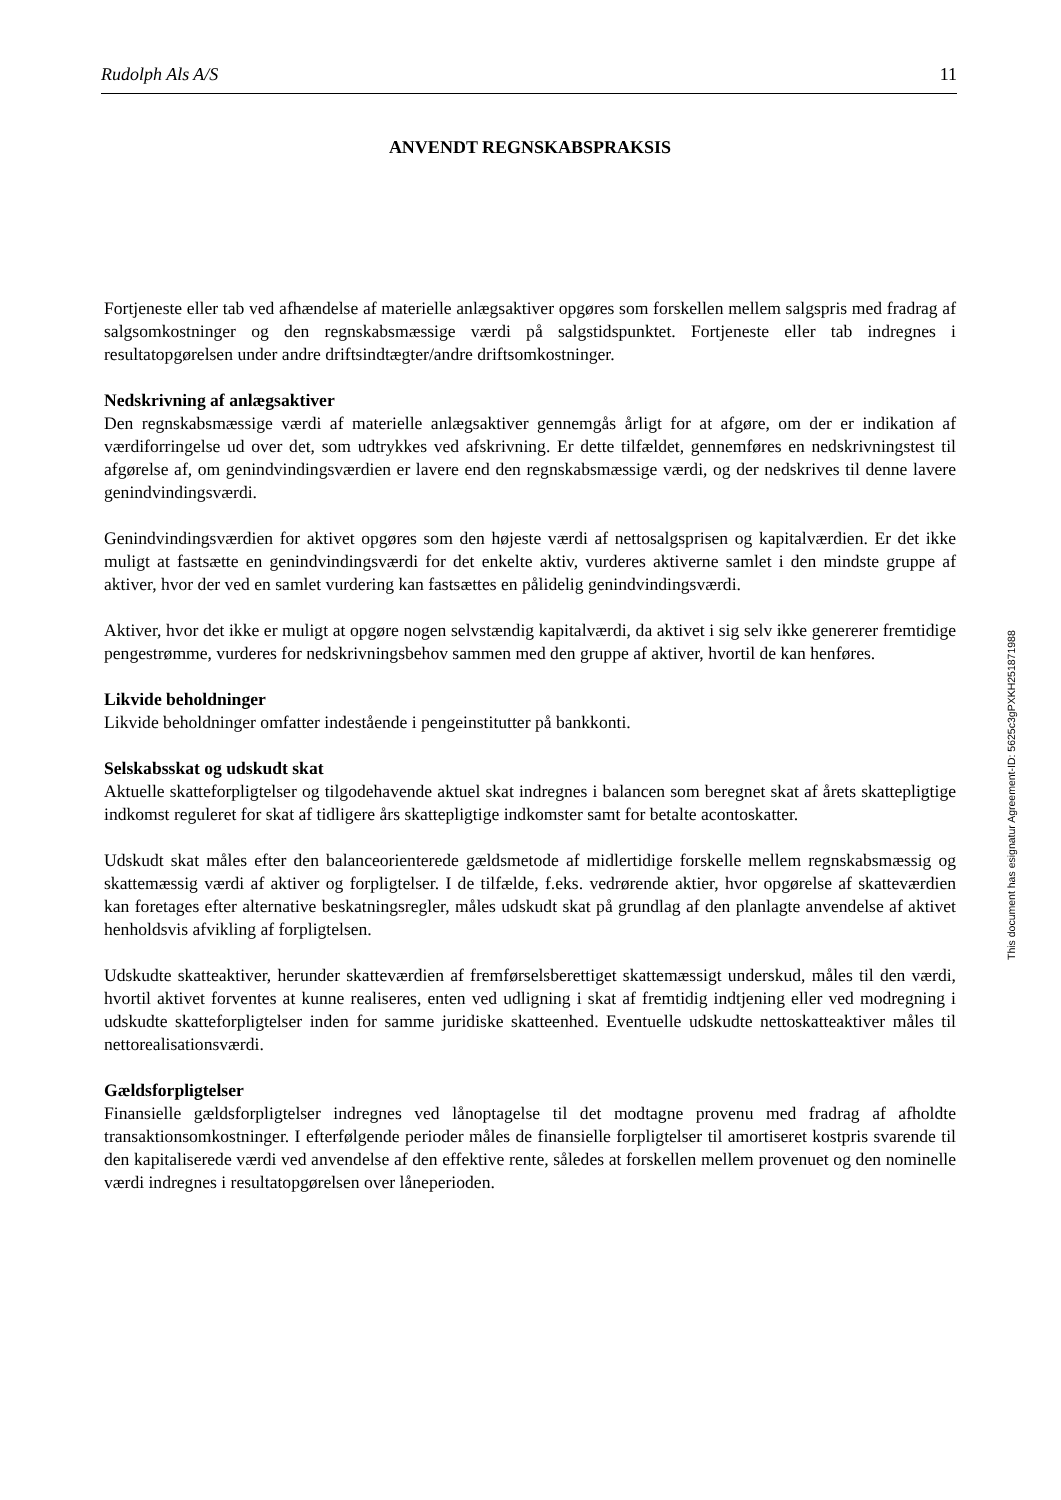Rudolph Als A/S 11
ANVENDT REGNSKABSPRAKSIS
Fortjeneste eller tab ved afhændelse af materielle anlægsaktiver opgøres som forskellen mellem salgspris med fradrag af salgsomkostninger og den regnskabsmæssige værdi på salgstidspunktet. Fortjeneste eller tab indregnes i resultatopgørelsen under andre driftsindtægter/andre driftsomkostninger.
Nedskrivning af anlægsaktiver
Den regnskabsmæssige værdi af materielle anlægsaktiver gennemgås årligt for at afgøre, om der er indikation af værdiforringelse ud over det, som udtrykkes ved afskrivning. Er dette tilfældet, gennemføres en nedskrivningstest til afgørelse af, om genindvindingsværdien er lavere end den regnskabsmæssige værdi, og der nedskrives til denne lavere genindvindingsværdi.
Genindvindingsværdien for aktivet opgøres som den højeste værdi af nettosalgsprisen og kapitalværdien. Er det ikke muligt at fastsætte en genindvindingsværdi for det enkelte aktiv, vurderes aktiverne samlet i den mindste gruppe af aktiver, hvor der ved en samlet vurdering kan fastsættes en pålidelig genindvindingsværdi.
Aktiver, hvor det ikke er muligt at opgøre nogen selvstændig kapitalværdi, da aktivet i sig selv ikke genererer fremtidige pengestrømme, vurderes for nedskrivningsbehov sammen med den gruppe af aktiver, hvortil de kan henføres.
Likvide beholdninger
Likvide beholdninger omfatter indestående i pengeinstitutter på bankkonti.
Selskabsskat og udskudt skat
Aktuelle skatteforpligtelser og tilgodehavende aktuel skat indregnes i balancen som beregnet skat af årets skattepligtige indkomst reguleret for skat af tidligere års skattepligtige indkomster samt for betalte acontoskatter.
Udskudt skat måles efter den balanceorienterede gældsmetode af midlertidige forskelle mellem regnskabsmæssig og skattemæssig værdi af aktiver og forpligtelser. I de tilfælde, f.eks. vedrørende aktier, hvor opgørelse af skatteværdien kan foretages efter alternative beskatningsregler, måles udskudt skat på grundlag af den planlagte anvendelse af aktivet henholdsvis afvikling af forpligtelsen.
Udskudte skatteaktiver, herunder skatteværdien af fremførselsberettiget skattemæssigt underskud, måles til den værdi, hvortil aktivet forventes at kunne realiseres, enten ved udligning i skat af fremtidig indtjening eller ved modregning i udskudte skatteforpligtelser inden for samme juridiske skatteenhed. Eventuelle udskudte nettoskatteaktiver måles til nettorealisationsværdi.
Gældsforpligtelser
Finansielle gældsforpligtelser indregnes ved lånoptagelse til det modtagne provenu med fradrag af afholdte transaktionsomkostninger. I efterfølgende perioder måles de finansielle forpligtelser til amortiseret kostpris svarende til den kapitaliserede værdi ved anvendelse af den effektive rente, således at forskellen mellem provenuet og den nominelle værdi indregnes i resultatopgørelsen over låneperioden.
This document has esignatur Agreement-ID: 5625c3gPXKH251871988